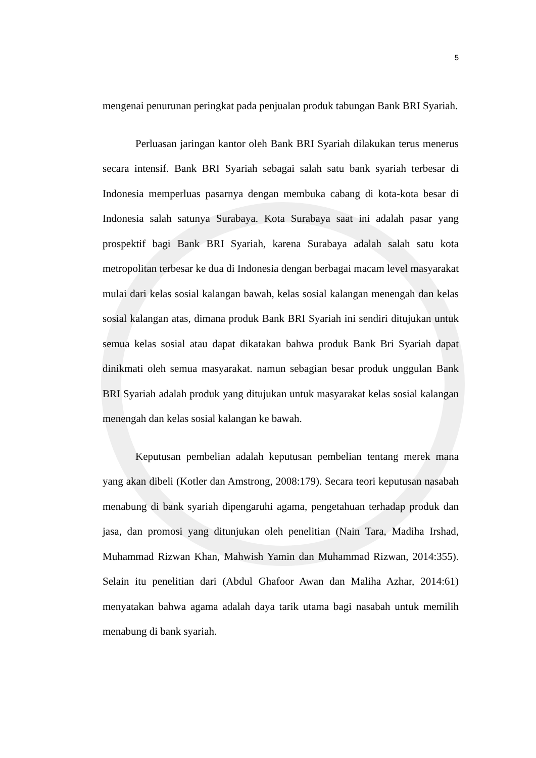5
mengenai penurunan peringkat pada penjualan produk tabungan Bank BRI Syariah.
Perluasan jaringan kantor oleh Bank BRI Syariah dilakukan terus menerus secara intensif. Bank BRI Syariah sebagai salah satu bank syariah terbesar di Indonesia memperluas pasarnya dengan membuka cabang di kota-kota besar di Indonesia salah satunya Surabaya. Kota Surabaya saat ini adalah pasar yang prospektif bagi Bank BRI Syariah, karena Surabaya adalah salah satu kota metropolitan terbesar ke dua di Indonesia dengan berbagai macam level masyarakat mulai dari kelas sosial kalangan bawah, kelas sosial kalangan menengah dan kelas sosial kalangan atas, dimana produk Bank BRI Syariah ini sendiri ditujukan untuk semua kelas sosial atau dapat dikatakan bahwa produk Bank Bri Syariah dapat dinikmati oleh semua masyarakat. namun sebagian besar produk unggulan Bank BRI Syariah adalah produk yang ditujukan untuk masyarakat kelas sosial kalangan menengah dan kelas sosial kalangan ke bawah.
Keputusan pembelian adalah keputusan pembelian tentang merek mana yang akan dibeli (Kotler dan Amstrong, 2008:179). Secara teori keputusan nasabah menabung di bank syariah dipengaruhi agama, pengetahuan terhadap produk dan jasa, dan promosi yang ditunjukan oleh penelitian (Nain Tara, Madiha Irshad, Muhammad Rizwan Khan, Mahwish Yamin dan Muhammad Rizwan, 2014:355). Selain itu penelitian dari (Abdul Ghafoor Awan dan Maliha Azhar, 2014:61) menyatakan bahwa agama adalah daya tarik utama bagi nasabah untuk memilih menabung di bank syariah.